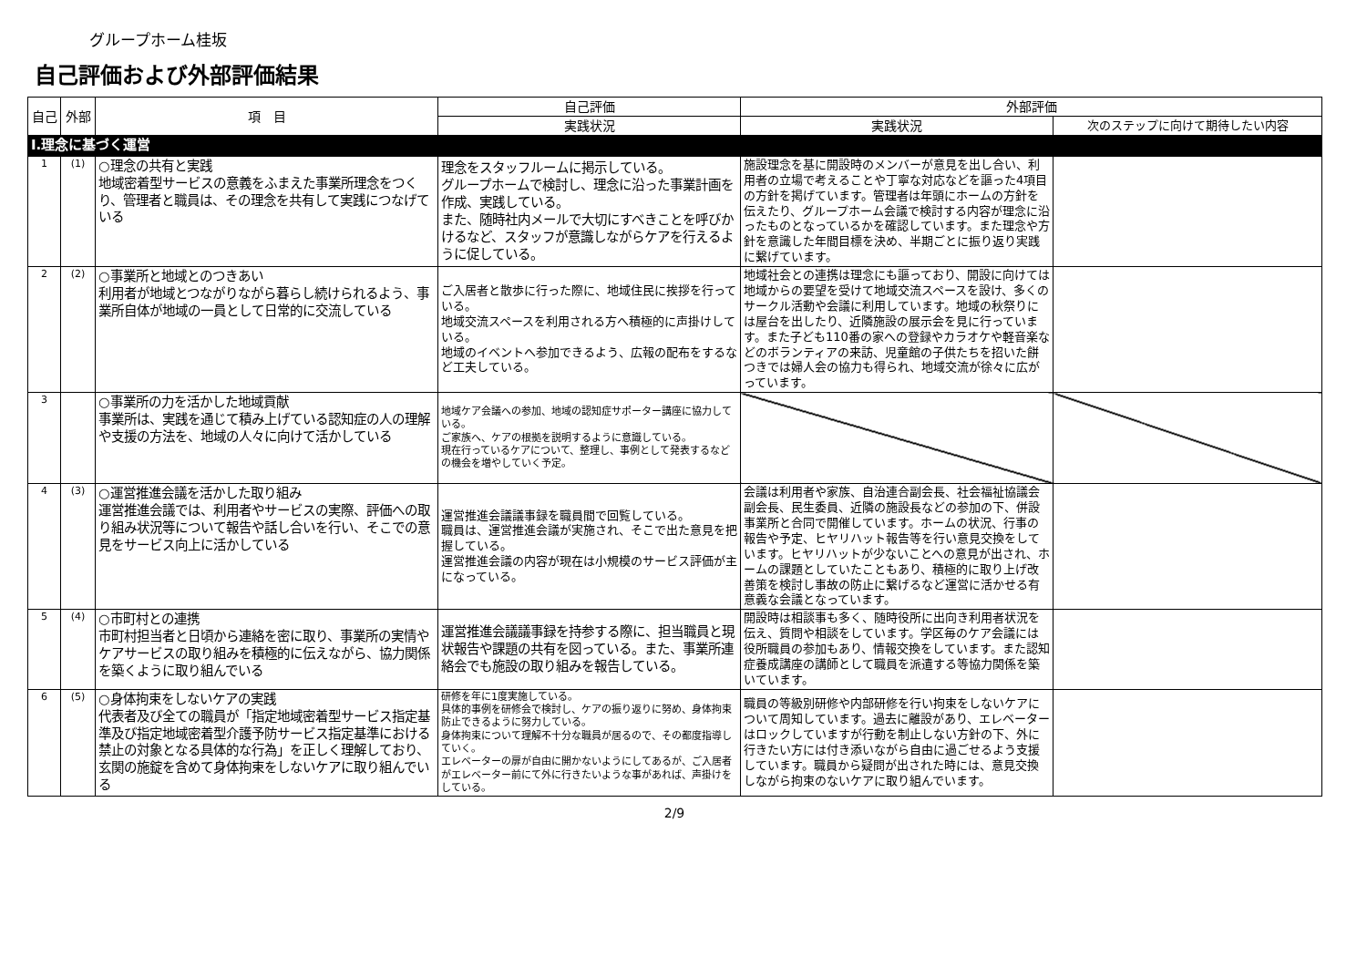グループホーム桂坂
自己評価および外部評価結果
| 自己 | 外部 | 項 目 | 自己評価 | 外部評価 | |
| --- | --- | --- | --- | --- | --- |
| | | | 実践状況 | 実践状況 | 次のステップに向けて期待したい内容 |
| Ⅰ.理念に基づく運営 | | | | | |
| 1 | (1) | ○理念の共有と実践 地域密着型サービスの意義をふまえた事業所理念をつくり、管理者と職員は、その理念を共有して実践につなげている | 理念をスタッフルームに掲示している。 グループホームで検討し、理念に沿った事業計画を作成、実践している。 また、随時社内メールで大切にすべきことを呼びかけるなど、スタッフが意識しながらケアを行えるように促している。 | 施設理念を基に開設時のメンバーが意見を出し合い、利用者の立場で考えることや丁寧な対応などを謳った4項目の方針を掲げています。管理者は年頭にホームの方針を伝えたり、グループホーム会議で検討する内容が理念に沿ったものとなっているかを確認しています。また理念や方針を意識した年間目標を決め、半期ごとに振り返り実践に繋げています。 | |
| 2 | (2) | ○事業所と地域とのつきあい 利用者が地域とつながりながら暮らし続けられるよう、事業所自体が地域の一員として日常的に交流している | ご入居者と散歩に行った際に、地域住民に挨拶を行っている。 地域交流スペースを利用される方へ積極的に声掛けしている。 地域のイベントへ参加できるよう、広報の配布をするなど工夫している。 | 地域社会との連携は理念にも謳っており、開設に向けては地域からの要望を受けて地域交流スペースを設け、多くのサークル活動や会議に利用しています。地域の秋祭りには屋台を出したり、近隣施設の展示会を見に行っています。また子ども110番の家への登録やカラオケや軽音楽などのボランティアの来訪、児童館の子供たちを招いた餅つきでは婦人会の協力も得られ、地域交流が徐々に広がっています。 | |
| 3 | | ○事業所の力を活かした地域貢献 事業所は、実践を通じて積み上げている認知症の人の理解や支援の方法を、地域の人々に向けて活かしている | 地域ケア会議への参加、地域の認知症サポーター講座に協力している。 ご家族へ、ケアの根拠を説明するように意識している。 現在行っているケアについて、整理し、事例として発表するなどの機会を増やしていく予定。 | | |
| 4 | (3) | ○運営推進会議を活かした取り組み 運営推進会議では、利用者やサービスの実際、評価への取り組み状況等について報告や話し合いを行い、そこでの意見をサービス向上に活かしている | 運営推進会議議事録を職員間で回覧している。 職員は、運営推進会議が実施され、そこで出た意見を把握している。 運営推進会議の内容が現在は小規模のサービス評価が主になっている。 | 会議は利用者や家族、自治連合副会長、社会福祉協議会副会長、民生委員、近隣の施設長などの参加の下、併設事業所と合同で開催しています。ホームの状況、行事の報告や予定、ヒヤリハット報告等を行い意見交換をしています。ヒヤリハットが少ないことへの意見が出され、ホームの課題としていたこともあり、積極的に取り上げ改善策を検討し事故の防止に繋げるなど運営に活かせる有意義な会議となっています。 | |
| 5 | (4) | ○市町村との連携 市町村担当者と日頃から連絡を密に取り、事業所の実情やケアサービスの取り組みを積極的に伝えながら、協力関係を築くように取り組んでいる | 運営推進会議議事録を持参する際に、担当職員と現状報告や課題の共有を図っている。また、事業所連絡会でも施設の取り組みを報告している。 | 開設時は相談事も多く、随時役所に出向き利用者状況を伝え、質問や相談をしています。学区毎のケア会議には役所職員の参加もあり、情報交換をしています。また認知症養成講座の講師として職員を派遣する等協力関係を築いています。 | |
| 6 | (5) | ○身体拘束をしないケアの実践 代表者及び全ての職員が「指定地域密着型サービス指定基準及び指定地域密着型介護予防サービス指定基準における禁止の対象となる具体的な行為」を正しく理解しており、玄関の施錠を含めて身体拘束をしないケアに取り組んでいる | 研修を年に1度実施している。 具体的事例を研修会で検討し、ケアの振り返りに努め、身体拘束防止できるように努力している。 身体拘束について理解不十分な職員が居るので、その都度指導していく。 エレベーターの扉が自由に開かないようにしてあるが、ご入居者がエレベーター前にて外に行きたいような事があれば、声掛けをしている。 | 職員の等級別研修や内部研修を行い拘束をしないケアについて周知しています。過去に離設があり、エレベーターはロックしていますが行動を制止しない方針の下、外に行きたい方には付き添いながら自由に過ごせるよう支援しています。職員から疑問が出された時には、意見交換しながら拘束のないケアに取り組んでいます。 | |
2/9